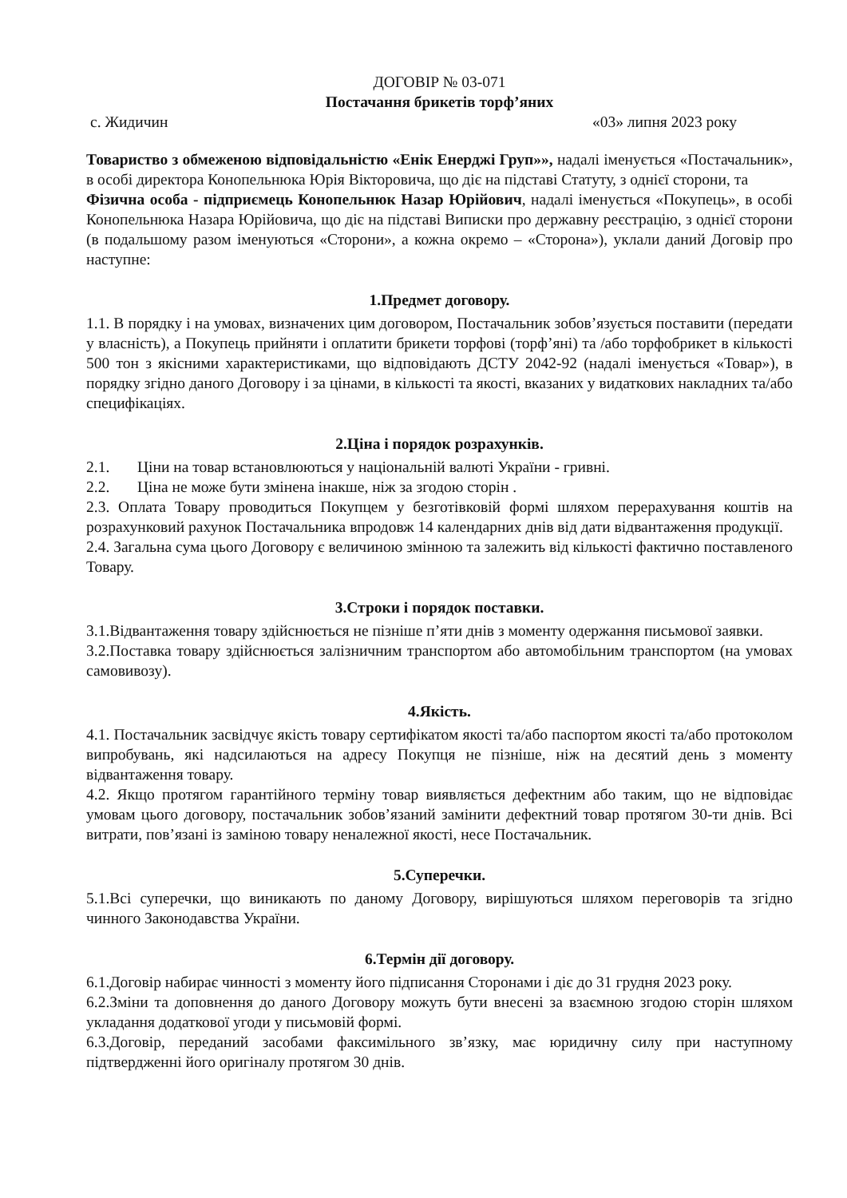ДОГОВІР № 03-071
Постачання брикетів торф’яних
с. Жидичин «03» липня 2023 року
Товариство з обмеженою відповідальністю «Енік Енерджі Груп»», надалі іменується «Постачальник», в особі директора Конопельнюка Юрія Вікторовича, що діє на підставі Статуту, з однієї сторони, та
Фізична особа - підприємець Конопельнюк Назар Юрійович, надалі іменується «Покупець», в особі Конопельнюка Назара Юрійовича, що діє на підставі Виписки про державну реєстрацію, з однієї сторони (в подальшому разом іменуються «Сторони», а кожна окремо – «Сторона»), уклали даний Договір про наступне:
1.Предмет договору.
1.1. В порядку і на умовах, визначених цим договором, Постачальник зобов’язується поставити (передати у власність), а Покупець прийняти і оплатити брикети торфові (торф’яні) та /або торфобрикет в кількості 500 тон з якісними характеристиками, що відповідають ДСТУ 2042-92 (надалі іменується «Товар»), в порядку згідно даного Договору і за цінами, в кількості та якості, вказаних у видаткових накладних та/або специфікаціях.
2.Ціна і порядок розрахунків.
2.1. Ціни на товар встановлюються у національній валюті України - гривні.
2.2. Ціна не може бути змінена інакше, ніж за згодою сторін .
2.3. Оплата Товару проводиться Покупцем у безготівковій формі шляхом перерахування коштів на розрахунковий рахунок Постачальника впродовж 14 календарних днів від дати відвантаження продукції.
2.4. Загальна сума цього Договору є величиною змінною та залежить від кількості фактично поставленого Товару.
3.Строки і порядок поставки.
3.1.Відвантаження товару здійснюється не пізніше п’яти днів з моменту одержання письмової заявки.
3.2.Поставка товару здійснюється залізничним транспортом або автомобільним транспортом (на умовах самовивозу).
4.Якість.
4.1. Постачальник засвідчує якість товару сертифікатом якості та/або паспортом якості та/або протоколом випробувань, які надсилаються на адресу Покупця не пізніше, ніж на десятий день з моменту відвантаження товару.
4.2. Якщо протягом гарантійного терміну товар виявляється дефектним або таким, що не відповідає умовам цього договору, постачальник зобов’язаний замінити дефектний товар протягом 30-ти днів. Всі витрати, пов’язані із заміною товару неналежної якості, несе Постачальник.
5.Суперечки.
5.1.Всі суперечки, що виникають по даному Договору, вирішуються шляхом переговорів та згідно чинного Законодавства України.
6.Термін дії договору.
6.1.Договір набирає чинності з моменту його підписання Сторонами і діє до 31 грудня 2023 року.
6.2.Зміни та доповнення до даного Договору можуть бути внесені за взаємною згодою сторін шляхом укладання додаткової угоди у письмовій формі.
6.3.Договір, переданий засобами факсимільного зв’язку, має юридичну силу при наступному підтвердженні його оригіналу протягом 30 днів.